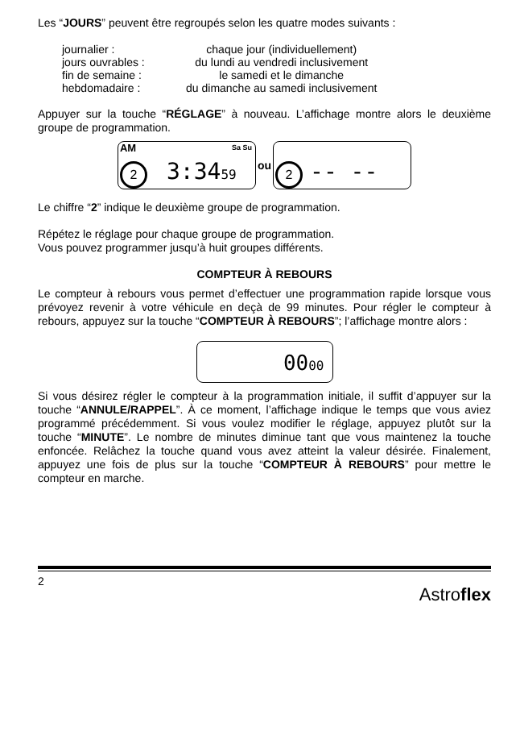Les “JOURS” peuvent être regroupés selon les quatre modes suivants :
| journalier : | chaque jour (individuellement) |
| jours ouvrables : | du lundi au vendredi inclusivement |
| fin de semaine : | le samedi et le dimanche |
| hebdomadaire : | du dimanche au samedi inclusivement |
Appuyer sur la touche “RÉGLAGE” à nouveau. L’affichage montre alors le deuxième groupe de programmation.
AM Sa Su
2 3:3459
ou
2 -- --
Le chiffre “2” indique le deuxième groupe de programmation.
Répétez le réglage pour chaque groupe de programmation.
Vous pouvez programmer jusqu’à huit groupes différents.
COMPTEUR À REBOURS
Le compteur à rebours vous permet d’effectuer une programmation rapide lorsque vous prévoyez revenir à votre véhicule en deçà de 99 minutes. Pour régler le compteur à rebours, appuyez sur la touche “COMPTEUR À REBOURS”; l’affichage montre alors :
0000
Si vous désirez régler le compteur à la programmation initiale, il suffit d’appuyer sur la touche “ANNULE/RAPPEL”. À ce moment, l’affichage indique le temps que vous aviez programmé précédemment. Si vous voulez modifier le réglage, appuyez plutôt sur la touche “MINUTE”. Le nombre de minutes diminue tant que vous maintenez la touche enfoncée. Relâchez la touche quand vous avez atteint la valeur désirée. Finalement, appuyez une fois de plus sur la touche “COMPTEUR À REBOURS” pour mettre le compteur en marche.
2 Astroflex